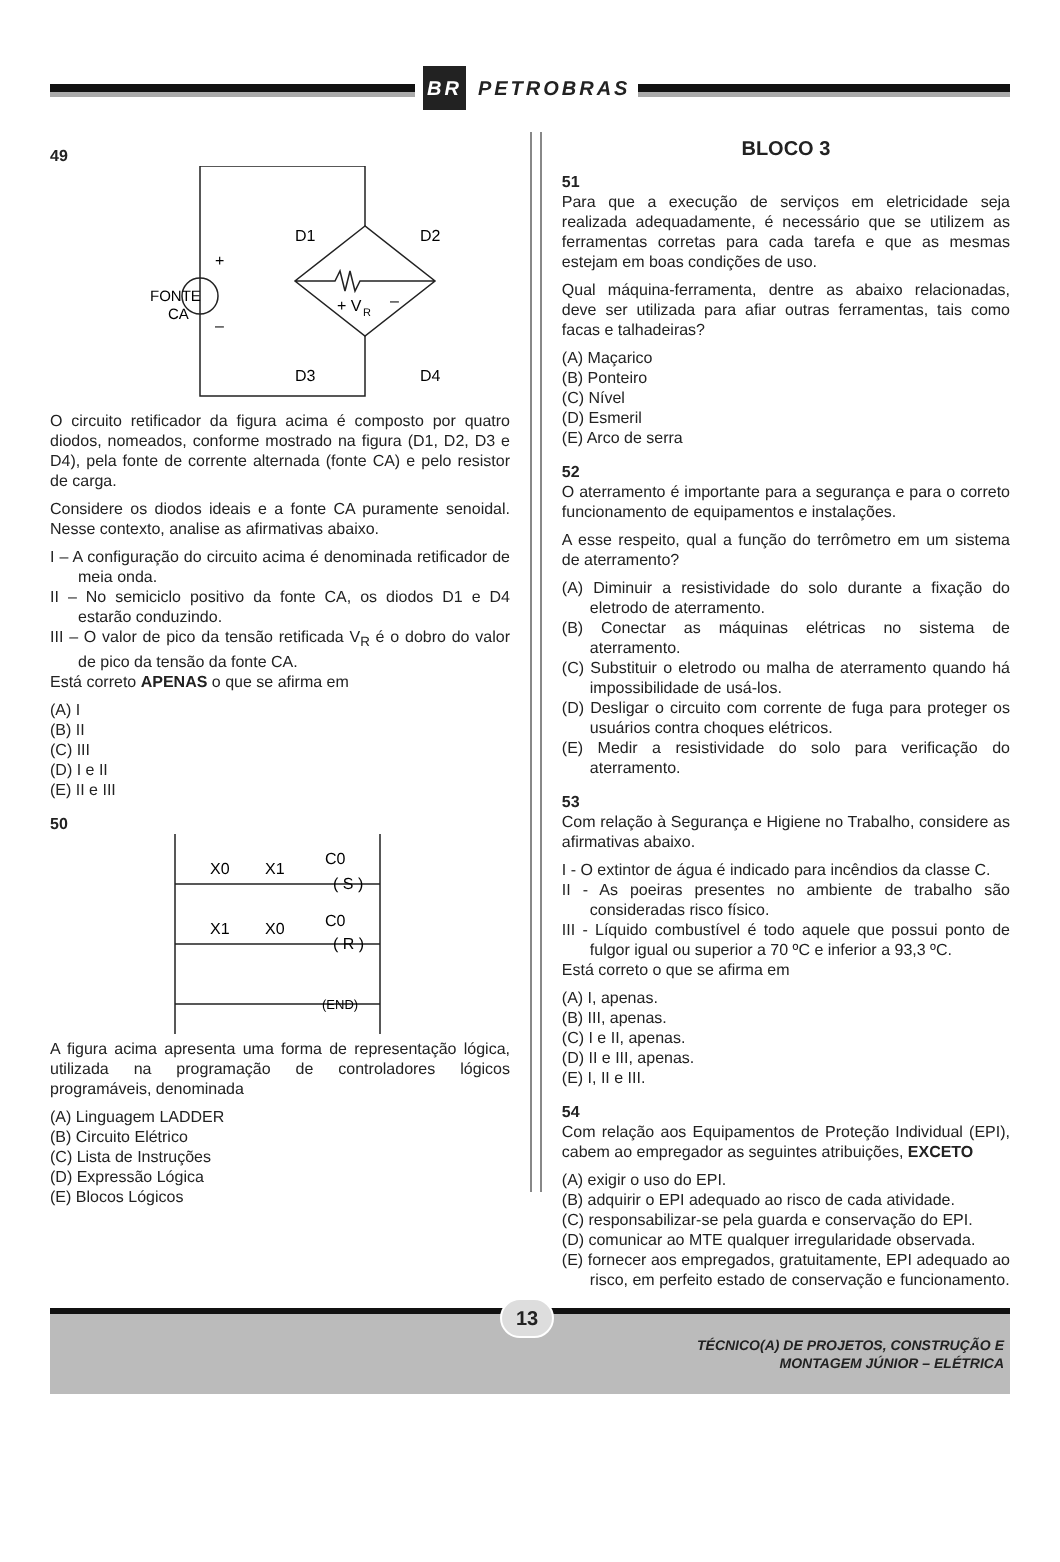BR PETROBRAS
49
FONTE
CA
+
–
D1
D2
D3
D4
+ V
R
–
O circuito retificador da figura acima é composto por quatro diodos, nomeados, conforme mostrado na figura (D1, D2, D3 e D4), pela fonte de corrente alternada (fonte CA) e pelo resistor de carga.
Considere os diodos ideais e a fonte CA puramente senoidal. Nesse contexto, analise as afirmativas abaixo.
I – A configuração do circuito acima é denominada retificador de meia onda.
II – No semiciclo positivo da fonte CA, os diodos D1 e D4 estarão conduzindo.
III – O valor de pico da tensão retificada V<sub>R</sub> é o dobro do valor de pico da tensão da fonte CA.
Está correto APENAS o que se afirma em
(A) I
(B) II
(C) III
(D) I e II
(E) II e III
50
X0
X1
C0
( S )
X1
X0
C0
( R )
(END)
A figura acima apresenta uma forma de representação lógica, utilizada na programação de controladores lógicos programáveis, denominada
(A) Linguagem LADDER
(B) Circuito Elétrico
(C) Lista de Instruções
(D) Expressão Lógica
(E) Blocos Lógicos
BLOCO 3
51
Para que a execução de serviços em eletricidade seja realizada adequadamente, é necessário que se utilizem as ferramentas corretas para cada tarefa e que as mesmas estejam em boas condições de uso.
Qual máquina-ferramenta, dentre as abaixo relacionadas, deve ser utilizada para afiar outras ferramentas, tais como facas e talhadeiras?
(A) Maçarico
(B) Ponteiro
(C) Nível
(D) Esmeril
(E) Arco de serra
52
O aterramento é importante para a segurança e para o correto funcionamento de equipamentos e instalações.
A esse respeito, qual a função do terrômetro em um sistema de aterramento?
(A) Diminuir a resistividade do solo durante a fixação do eletrodo de aterramento.
(B) Conectar as máquinas elétricas no sistema de aterramento.
(C) Substituir o eletrodo ou malha de aterramento quando há impossibilidade de usá-los.
(D) Desligar o circuito com corrente de fuga para proteger os usuários contra choques elétricos.
(E) Medir a resistividade do solo para verificação do aterramento.
53
Com relação à Segurança e Higiene no Trabalho, considere as afirmativas abaixo.
I - O extintor de água é indicado para incêndios da classe C.
II - As poeiras presentes no ambiente de trabalho são consideradas risco físico.
III - Líquido combustível é todo aquele que possui ponto de fulgor igual ou superior a 70 ºC e inferior a 93,3 ºC.
Está correto o que se afirma em
(A) I, apenas.
(B) III, apenas.
(C) I e II, apenas.
(D) II e III, apenas.
(E) I, II e III.
54
Com relação aos Equipamentos de Proteção Individual (EPI), cabem ao empregador as seguintes atribuições, EXCETO
(A) exigir o uso do EPI.
(B) adquirir o EPI adequado ao risco de cada atividade.
(C) responsabilizar-se pela guarda e conservação do EPI.
(D) comunicar ao MTE qualquer irregularidade observada.
(E) fornecer aos empregados, gratuitamente, EPI adequado ao risco, em perfeito estado de conservação e funcionamento.
13
TÉCNICO(A) DE PROJETOS, CONSTRUÇÃO E
MONTAGEM JÚNIOR – ELÉTRICA